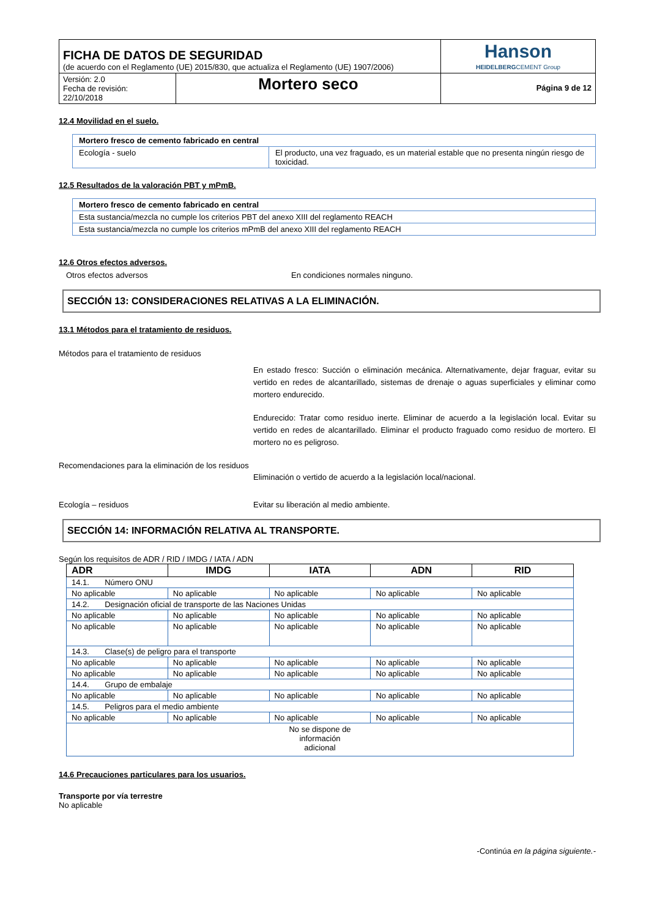| FICHA DE DATOS DE SEGURIDAD (de acuerdo con el Reglamento (UE) 2015/830, que actualiza el Reglamento (UE) 1907/2006) | | Hanson HEIDELBERG CEMENT Group |
| Versión: 2.0 Fecha de revisión: 22/10/2018 | Mortero seco | Página 9 de 12 |
12.4 Movilidad en el suelo.
| Mortero fresco de cemento fabricado en central | |
| Ecología - suelo | El producto, una vez fraguado, es un material estable que no presenta ningún riesgo de toxicidad. |
12.5 Resultados de la valoración PBT y mPmB.
| Mortero fresco de cemento fabricado en central |
| Esta sustancia/mezcla no cumple los criterios PBT del anexo XIII del reglamento REACH |
| Esta sustancia/mezcla no cumple los criterios mPmB del anexo XIII del reglamento REACH |
12.6 Otros efectos adversos.
Otros efectos adversos En condiciones normales ninguno.
SECCIÓN 13: CONSIDERACIONES RELATIVAS A LA ELIMINACIÓN.
13.1 Métodos para el tratamiento de residuos.
Métodos para el tratamiento de residuos
En estado fresco: Succión o eliminación mecánica. Alternativamente, dejar fraguar, evitar su vertido en redes de alcantarillado, sistemas de drenaje o aguas superficiales y eliminar como mortero endurecido.
Endurecido: Tratar como residuo inerte. Eliminar de acuerdo a la legislación local. Evitar su vertido en redes de alcantarillado. Eliminar el producto fraguado como residuo de mortero. El mortero no es peligroso.
Recomendaciones para la eliminación de los residuos
Eliminación o vertido de acuerdo a la legislación local/nacional.
Ecología – residuos Evitar su liberación al medio ambiente.
SECCIÓN 14: INFORMACIÓN RELATIVA AL TRANSPORTE.
Según los requisitos de ADR / RID / IMDG / IATA / ADN
| ADR | IMDG | IATA | ADN | RID |
| --- | --- | --- | --- | --- |
| 14.1. Número ONU | | | | |
| No aplicable | No aplicable | No aplicable | No aplicable | No aplicable |
| 14.2. Designación oficial de transporte de las Naciones Unidas | | | | |
| No aplicable | No aplicable | No aplicable | No aplicable | No aplicable |
| No aplicable | No aplicable | No aplicable | No aplicable | No aplicable |
| 14.3. Clase(s) de peligro para el transporte | | | | |
| No aplicable | No aplicable | No aplicable | No aplicable | No aplicable |
| No aplicable | No aplicable | No aplicable | No aplicable | No aplicable |
| 14.4. Grupo de embalaje | | | | |
| No aplicable | No aplicable | No aplicable | No aplicable | No aplicable |
| 14.5. Peligros para el medio ambiente | | | | |
| No aplicable | No aplicable | No aplicable | No aplicable | No aplicable |
| No se dispone de información adicional | | | | |
14.6 Precauciones particulares para los usuarios.
Transporte por vía terrestre
No aplicable
-Continúa en la página siguiente.-